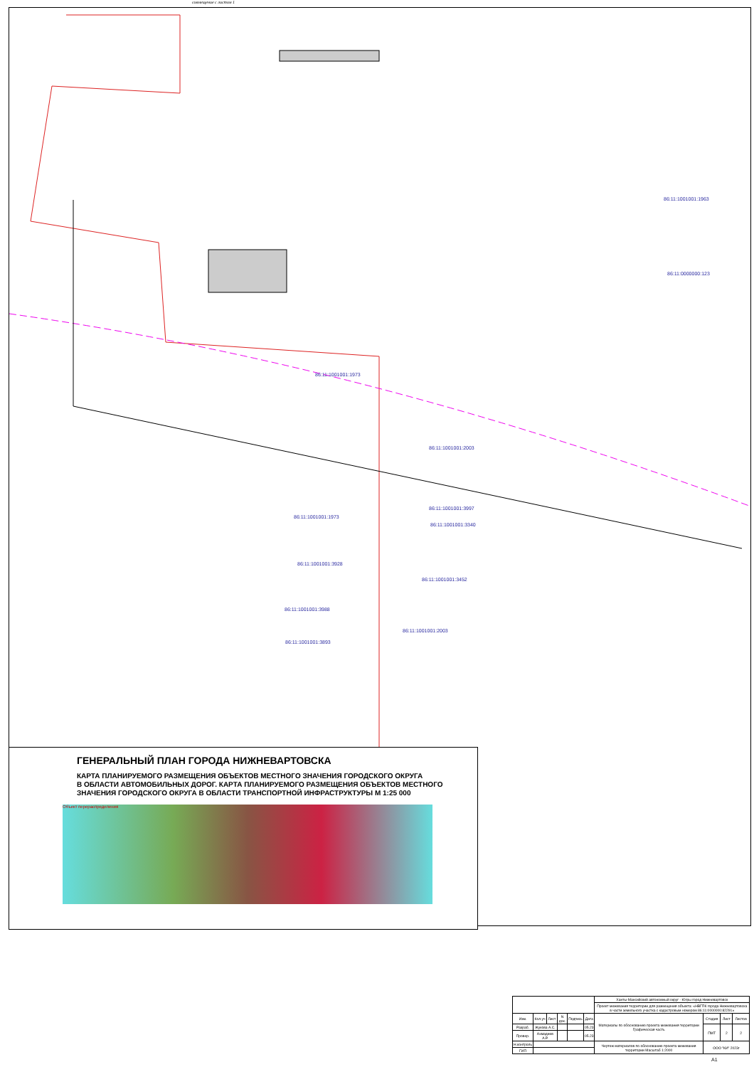совмещение с листом 1
86:11:1001001:1963
86:11:0000000:123
86:11:1001001:1973
86:11:1001001:2003
86:11:1001001:3997
86:11:1001001:1973
86:11:1001001:3340
86:11:1001001:3928
86:11:1001001:3452
86:11:1001001:3988
86:11:1001001:2003
86:11:1001001:3893
ГЕНЕРАЛЬНЫЙ ПЛАН ГОРОДА НИЖНЕВАРТОВСКА
КАРТА ПЛАНИРУЕМОГО РАЗМЕЩЕНИЯ ОБЪЕКТОВ МЕСТНОГО ЗНАЧЕНИЯ ГОРОДСКОГО ОКРУГА
В ОБЛАСТИ АВТОМОБИЛЬНЫХ ДОРОГ. КАРТА ПЛАНИРУЕМОГО РАЗМЕЩЕНИЯ ОБЪЕКТОВ МЕСТНОГО
ЗНАЧЕНИЯ ГОРОДСКОГО ОКРУГА В ОБЛАСТИ ТРАНСПОРТНОЙ ИНФРАСТРУКТУРЫ М 1:25 000
Объект перераспределения
| | | | | | | Ханты-Мансийский автономный округ - Югры город Нижневартовск | | | |
| | | | | | | Проект межевания территории для размещения объекта: «НВГПК города Нижневартовска в части земельного участка с кадастровым номером 86:11:0000000:82291» | | | |
| Изм. | Кол.уч | Лист | N док. | Подпись | Дата | Материалы по обоснованию проекта межевания территории Графическая часть | Стадия | Лист | Листов |
| Разраб. | Жукова А.С. | | | | 05.23 | | ПМТ | 2 | 2 |
| Провер. | Ахмадиев А.Р. | | | | 05.23 | | | | |
| Н.контроль | | | | | | Чертеж материалов по обоснованию проекта межевания территории Масштаб 1:2000 | ООО "КИ" 2023г | | |
| ГИП | | | | | | | | | |
А1